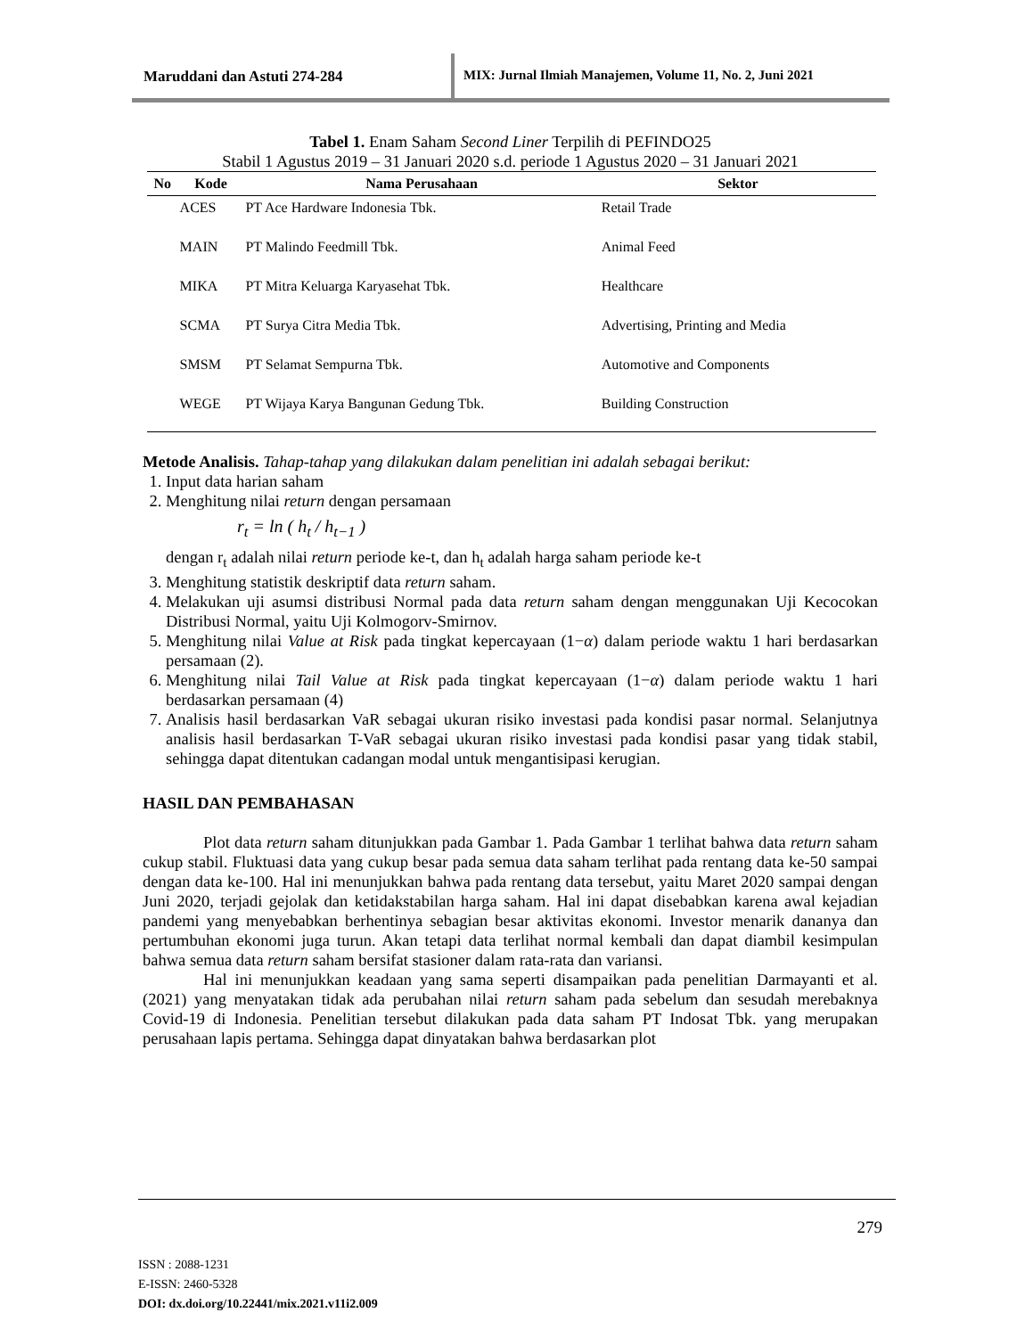Maruddani dan Astuti 274-284 MIX: Jurnal Ilmiah Manajemen, Volume 11, No. 2, Juni 2021
Tabel 1. Enam Saham Second Liner Terpilih di PEFINDO25
Stabil 1 Agustus 2019 – 31 Januari 2020 s.d. periode 1 Agustus 2020 – 31 Januari 2021
| No | Kode | Nama Perusahaan | Sektor |
| --- | --- | --- | --- |
| | ACES | PT Ace Hardware Indonesia Tbk. | Retail Trade |
| | MAIN | PT Malindo Feedmill Tbk. | Animal Feed |
| | MIKA | PT Mitra Keluarga Karyasehat Tbk. | Healthcare |
| | SCMA | PT Surya Citra Media Tbk. | Advertising, Printing and Media |
| | SMSM | PT Selamat Sempurna Tbk. | Automotive and Components |
| | WEGE | PT Wijaya Karya Bangunan Gedung Tbk. | Building Construction |
Metode Analisis. Tahap-tahap yang dilakukan dalam penelitian ini adalah sebagai berikut:
1. Input data harian saham
2. Menghitung nilai return dengan persamaan
r<sub>t</sub> = ln ( h<sub>t</sub> / h<sub>t−1</sub> )
dengan r<sub>t</sub> adalah nilai return periode ke-t, dan h<sub>t</sub> adalah harga saham periode ke-t
3. Menghitung statistik deskriptif data return saham.
4. Melakukan uji asumsi distribusi Normal pada data return saham dengan menggunakan Uji Kecocokan Distribusi Normal, yaitu Uji Kolmogorv-Smirnov.
5. Menghitung nilai Value at Risk pada tingkat kepercayaan (1−α) dalam periode waktu 1 hari berdasarkan persamaan (2).
6. Menghitung nilai Tail Value at Risk pada tingkat kepercayaan (1−α) dalam periode waktu 1 hari berdasarkan persamaan (4)
7. Analisis hasil berdasarkan VaR sebagai ukuran risiko investasi pada kondisi pasar normal. Selanjutnya analisis hasil berdasarkan T-VaR sebagai ukuran risiko investasi pada kondisi pasar yang tidak stabil, sehingga dapat ditentukan cadangan modal untuk mengantisipasi kerugian.
HASIL DAN PEMBAHASAN
Plot data return saham ditunjukkan pada Gambar 1. Pada Gambar 1 terlihat bahwa data return saham cukup stabil. Fluktuasi data yang cukup besar pada semua data saham terlihat pada rentang data ke-50 sampai dengan data ke-100. Hal ini menunjukkan bahwa pada rentang data tersebut, yaitu Maret 2020 sampai dengan Juni 2020, terjadi gejolak dan ketidakstabilan harga saham. Hal ini dapat disebabkan karena awal kejadian pandemi yang menyebabkan berhentinya sebagian besar aktivitas ekonomi. Investor menarik dananya dan pertumbuhan ekonomi juga turun. Akan tetapi data terlihat normal kembali dan dapat diambil kesimpulan bahwa semua data return saham bersifat stasioner dalam rata-rata dan variansi.
Hal ini menunjukkan keadaan yang sama seperti disampaikan pada penelitian Darmayanti et al. (2021) yang menyatakan tidak ada perubahan nilai return saham pada sebelum dan sesudah merebaknya Covid-19 di Indonesia. Penelitian tersebut dilakukan pada data saham PT Indosat Tbk. yang merupakan perusahaan lapis pertama. Sehingga dapat dinyatakan bahwa berdasarkan plot
279
ISSN : 2088-1231
E-ISSN: 2460-5328
DOI: dx.doi.org/10.22441/mix.2021.v11i2.009